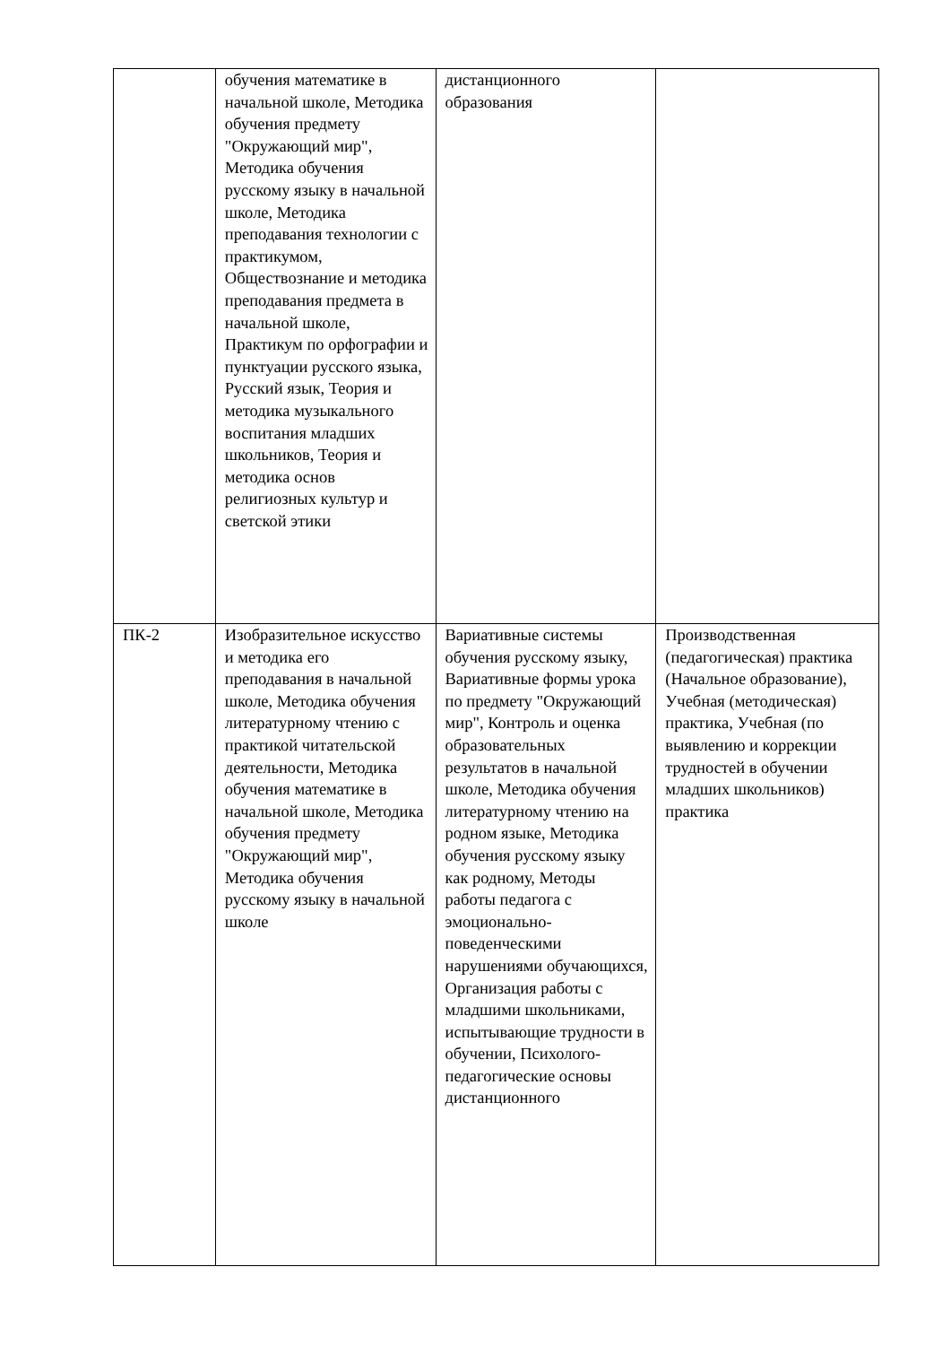| | обучения математике в начальной школе, Методика обучения предмету "Окружающий мир", Методика обучения русскому языку в начальной школе, Методика преподавания технологии с практикумом, Обществознание и методика преподавания предмета в начальной школе, Практикум по орфографии и пунктуации русского языка, Русский язык, Теория и методика музыкального воспитания младших школьников, Теория и методика основ религиозных культур и светской этики | дистанционного образования | |
| ПК-2 | Изобразительное искусство и методика его преподавания в начальной школе, Методика обучения литературному чтению с практикой читательской деятельности, Методика обучения математике в начальной школе, Методика обучения предмету "Окружающий мир", Методика обучения русскому языку в начальной школе | Вариативные системы обучения русскому языку, Вариативные формы урока по предмету "Окружающий мир", Контроль и оценка образовательных результатов в начальной школе, Методика обучения литературному чтению на родном языке, Методика обучения русскому языку как родному, Методы работы педагога с эмоционально-поведенческими нарушениями обучающихся, Организация работы с младшими школьниками, испытывающие трудности в обучении, Психолого-педагогические основы дистанционного | Производственная (педагогическая) практика (Начальное образование), Учебная (методическая) практика, Учебная (по выявлению и коррекции трудностей в обучении младших школьников) практика |